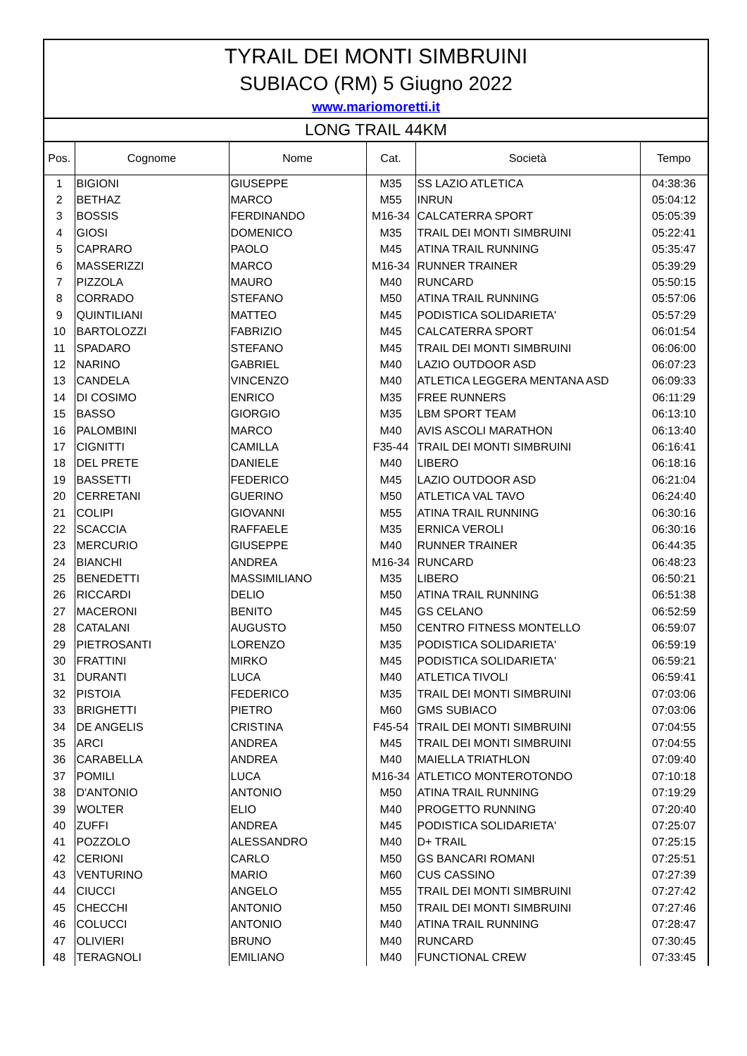TYRAIL DEI MONTI SIMBRUINI
SUBIACO (RM) 5 Giugno 2022
www.mariomoretti.it
LONG TRAIL 44KM
| Pos. | Cognome | Nome | Cat. | Società | Tempo |
| --- | --- | --- | --- | --- | --- |
| 1 | BIGIONI | GIUSEPPE | M35 | SS LAZIO ATLETICA | 04:38:36 |
| 2 | BETHAZ | MARCO | M55 | INRUN | 05:04:12 |
| 3 | BOSSIS | FERDINANDO | M16-34 | CALCATERRA SPORT | 05:05:39 |
| 4 | GIOSI | DOMENICO | M35 | TRAIL DEI MONTI SIMBRUINI | 05:22:41 |
| 5 | CAPRARO | PAOLO | M45 | ATINA TRAIL RUNNING | 05:35:47 |
| 6 | MASSERIZZI | MARCO | M16-34 | RUNNER TRAINER | 05:39:29 |
| 7 | PIZZOLA | MAURO | M40 | RUNCARD | 05:50:15 |
| 8 | CORRADO | STEFANO | M50 | ATINA TRAIL RUNNING | 05:57:06 |
| 9 | QUINTILIANI | MATTEO | M45 | PODISTICA SOLIDARIETA' | 05:57:29 |
| 10 | BARTOLOZZI | FABRIZIO | M45 | CALCATERRA SPORT | 06:01:54 |
| 11 | SPADARO | STEFANO | M45 | TRAIL DEI MONTI SIMBRUINI | 06:06:00 |
| 12 | NARINO | GABRIEL | M40 | LAZIO OUTDOOR ASD | 06:07:23 |
| 13 | CANDELA | VINCENZO | M40 | ATLETICA LEGGERA MENTANA ASD | 06:09:33 |
| 14 | DI COSIMO | ENRICO | M35 | FREE RUNNERS | 06:11:29 |
| 15 | BASSO | GIORGIO | M35 | LBM SPORT TEAM | 06:13:10 |
| 16 | PALOMBINI | MARCO | M40 | AVIS ASCOLI MARATHON | 06:13:40 |
| 17 | CIGNITTI | CAMILLA | F35-44 | TRAIL DEI MONTI SIMBRUINI | 06:16:41 |
| 18 | DEL PRETE | DANIELE | M40 | LIBERO | 06:18:16 |
| 19 | BASSETTI | FEDERICO | M45 | LAZIO OUTDOOR ASD | 06:21:04 |
| 20 | CERRETANI | GUERINO | M50 | ATLETICA VAL TAVO | 06:24:40 |
| 21 | COLIPI | GIOVANNI | M55 | ATINA TRAIL RUNNING | 06:30:16 |
| 22 | SCACCIA | RAFFAELE | M35 | ERNICA VEROLI | 06:30:16 |
| 23 | MERCURIO | GIUSEPPE | M40 | RUNNER TRAINER | 06:44:35 |
| 24 | BIANCHI | ANDREA | M16-34 | RUNCARD | 06:48:23 |
| 25 | BENEDETTI | MASSIMILIANO | M35 | LIBERO | 06:50:21 |
| 26 | RICCARDI | DELIO | M50 | ATINA TRAIL RUNNING | 06:51:38 |
| 27 | MACERONI | BENITO | M45 | GS CELANO | 06:52:59 |
| 28 | CATALANI | AUGUSTO | M50 | CENTRO FITNESS MONTELLO | 06:59:07 |
| 29 | PIETROSANTI | LORENZO | M35 | PODISTICA SOLIDARIETA' | 06:59:19 |
| 30 | FRATTINI | MIRKO | M45 | PODISTICA SOLIDARIETA' | 06:59:21 |
| 31 | DURANTI | LUCA | M40 | ATLETICA TIVOLI | 06:59:41 |
| 32 | PISTOIA | FEDERICO | M35 | TRAIL DEI MONTI SIMBRUINI | 07:03:06 |
| 33 | BRIGHETTI | PIETRO | M60 | GMS SUBIACO | 07:03:06 |
| 34 | DE ANGELIS | CRISTINA | F45-54 | TRAIL DEI MONTI SIMBRUINI | 07:04:55 |
| 35 | ARCI | ANDREA | M45 | TRAIL DEI MONTI SIMBRUINI | 07:04:55 |
| 36 | CARABELLA | ANDREA | M40 | MAIELLA TRIATHLON | 07:09:40 |
| 37 | POMILI | LUCA | M16-34 | ATLETICO MONTEROTONDO | 07:10:18 |
| 38 | D'ANTONIO | ANTONIO | M50 | ATINA TRAIL RUNNING | 07:19:29 |
| 39 | WOLTER | ELIO | M40 | PROGETTO RUNNING | 07:20:40 |
| 40 | ZUFFI | ANDREA | M45 | PODISTICA SOLIDARIETA' | 07:25:07 |
| 41 | POZZOLO | ALESSANDRO | M40 | D+ TRAIL | 07:25:15 |
| 42 | CERIONI | CARLO | M50 | GS BANCARI ROMANI | 07:25:51 |
| 43 | VENTURINO | MARIO | M60 | CUS CASSINO | 07:27:39 |
| 44 | CIUCCI | ANGELO | M55 | TRAIL DEI MONTI SIMBRUINI | 07:27:42 |
| 45 | CHECCHI | ANTONIO | M50 | TRAIL DEI MONTI SIMBRUINI | 07:27:46 |
| 46 | COLUCCI | ANTONIO | M40 | ATINA TRAIL RUNNING | 07:28:47 |
| 47 | OLIVIERI | BRUNO | M40 | RUNCARD | 07:30:45 |
| 48 | TERAGNOLI | EMILIANO | M40 | FUNCTIONAL CREW | 07:33:45 |